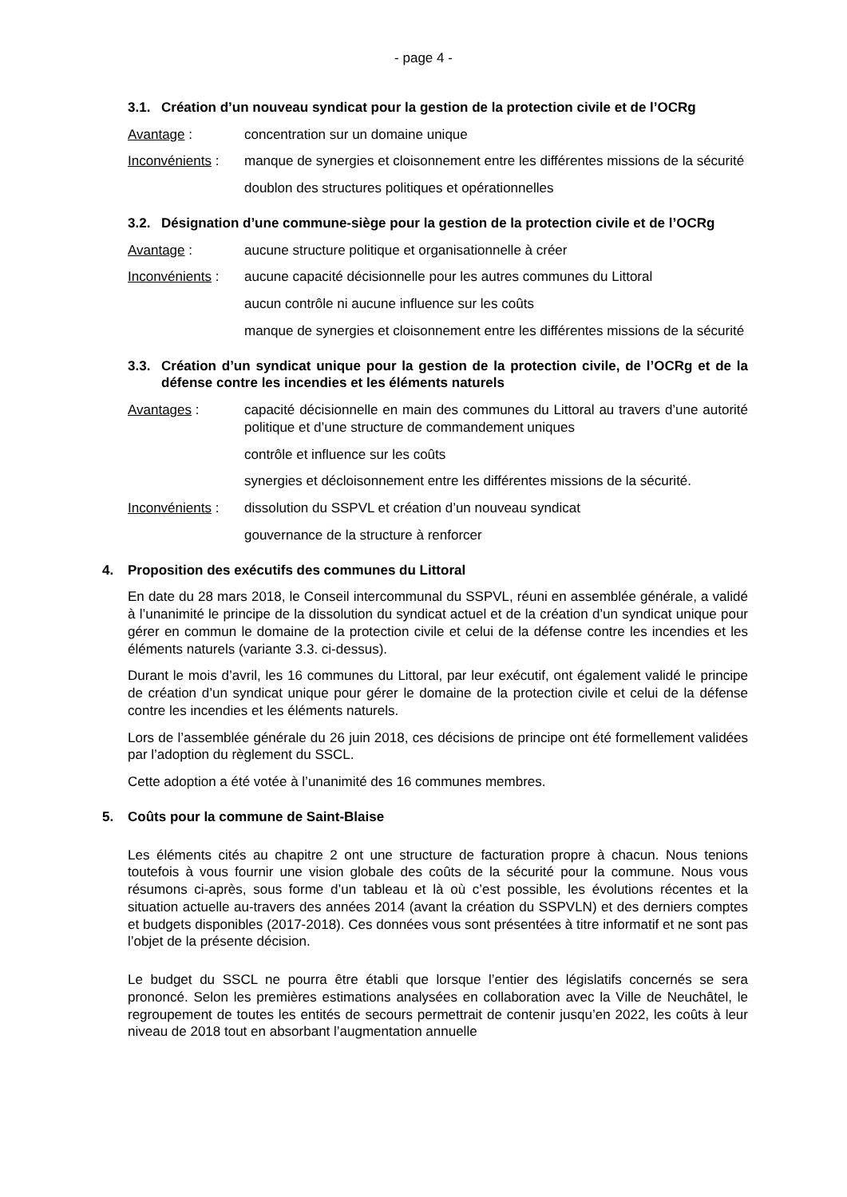- page 4 -
3.1. Création d’un nouveau syndicat pour la gestion de la protection civile et de l’OCRg
Avantage : concentration sur un domaine unique
Inconvénients :
manque de synergies et cloisonnement entre les différentes missions de la sécurité
doublon des structures politiques et opérationnelles
3.2. Désignation d’une commune-siège pour la gestion de la protection civile et de l’OCRg
Avantage : aucune structure politique et organisationnelle à créer
Inconvénients :
aucune capacité décisionnelle pour les autres communes du Littoral
aucun contrôle ni aucune influence sur les coûts
manque de synergies et cloisonnement entre les différentes missions de la sécurité
3.3. Création d’un syndicat unique pour la gestion de la protection civile, de l’OCRg et de la défense contre les incendies et les éléments naturels
Avantages : capacité décisionnelle en main des communes du Littoral au travers d’une autorité politique et d’une structure de commandement uniques
contrôle et influence sur les coûts
synergies et décloisonnement entre les différentes missions de la sécurité.
Inconvénients :
dissolution du SSPVL et création d’un nouveau syndicat
gouvernance de la structure à renforcer
4. Proposition des exécutifs des communes du Littoral
En date du 28 mars 2018, le Conseil intercommunal du SSPVL, réuni en assemblée générale, a validé à l’unanimité le principe de la dissolution du syndicat actuel et de la création d’un syndicat unique pour gérer en commun le domaine de la protection civile et celui de la défense contre les incendies et les éléments naturels (variante 3.3. ci-dessus).
Durant le mois d’avril, les 16 communes du Littoral, par leur exécutif, ont également validé le principe de création d’un syndicat unique pour gérer le domaine de la protection civile et celui de la défense contre les incendies et les éléments naturels.
Lors de l’assemblée générale du 26 juin 2018, ces décisions de principe ont été formellement validées par l’adoption du règlement du SSCL.
Cette adoption a été votée à l’unanimité des 16 communes membres.
5. Coûts pour la commune de Saint-Blaise
Les éléments cités au chapitre 2 ont une structure de facturation propre à chacun. Nous tenions toutefois à vous fournir une vision globale des coûts de la sécurité pour la commune. Nous vous résumons ci-après, sous forme d’un tableau et là où c’est possible, les évolutions récentes et la situation actuelle au-travers des années 2014 (avant la création du SSPVLN) et des derniers comptes et budgets disponibles (2017-2018). Ces données vous sont présentées à titre informatif et ne sont pas l’objet de la présente décision.
Le budget du SSCL ne pourra être établi que lorsque l’entier des législatifs concernés se sera prononcé. Selon les premières estimations analysées en collaboration avec la Ville de Neuchâtel, le regroupement de toutes les entités de secours permettrait de contenir jusqu’en 2022, les coûts à leur niveau de 2018 tout en absorbant l’augmentation annuelle